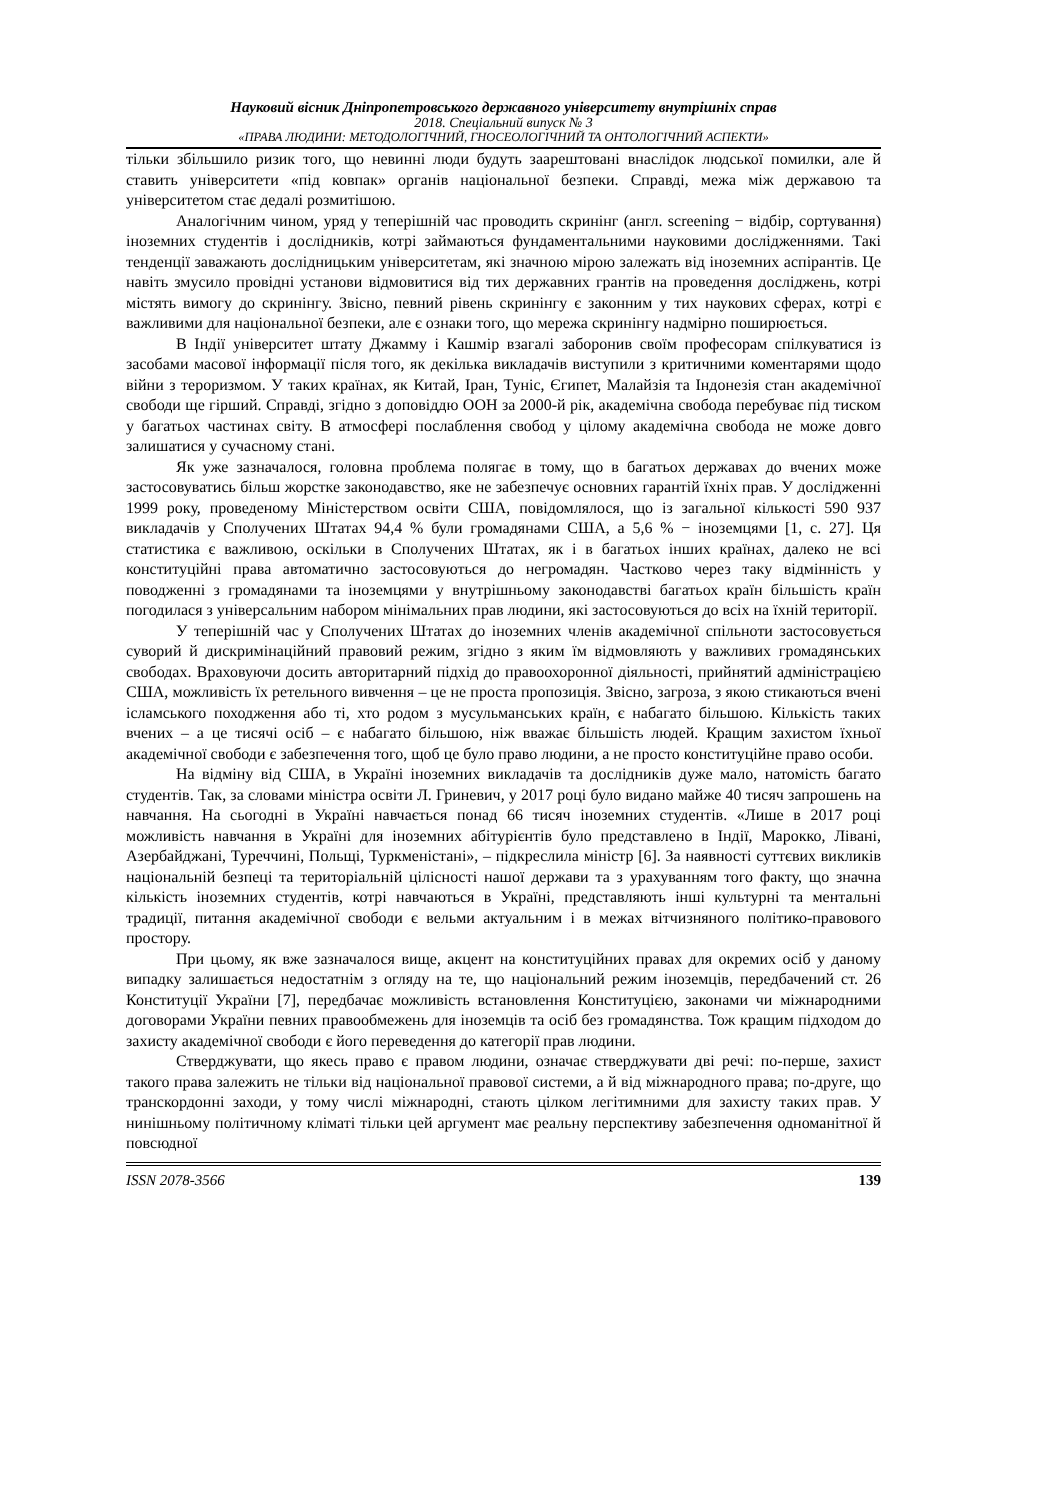Науковий вісник Дніпропетровського державного університету внутрішніх справ
2018. Спеціальний випуск № 3
«ПРАВА ЛЮДИНИ: МЕТОДОЛОГІЧНИЙ, ГНОСЕОЛОГІЧНИЙ ТА ОНТОЛОГІЧНИЙ АСПЕКТИ»
тільки збільшило ризик того, що невинні люди будуть заарештовані внаслідок людської помилки, але й ставить університети «під ковпак» органів національної безпеки. Справді, межа між державою та університетом стає дедалі розмитішою.
Аналогічним чином, уряд у теперішній час проводить скринінг (англ. screening − відбір, сортування) іноземних студентів і дослідників, котрі займаються фундаментальними науковими дослідженнями. Такі тенденції заважають дослідницьким університетам, які значною мірою залежать від іноземних аспірантів. Це навіть змусило провідні установи відмовитися від тих державних грантів на проведення досліджень, котрі містять вимогу до скринінгу. Звісно, певний рівень скринінгу є законним у тих наукових сферах, котрі є важливими для національної безпеки, але є ознаки того, що мережа скринінгу надмірно поширюється.
В Індії університет штату Джамму і Кашмір взагалі заборонив своїм професорам спілкуватися із засобами масової інформації після того, як декілька викладачів виступили з критичними коментарями щодо війни з тероризмом. У таких країнах, як Китай, Іран, Туніс, Єгипет, Малайзія та Індонезія стан академічної свободи ще гірший. Справді, згідно з доповіддю ООН за 2000-й рік, академічна свобода перебуває під тиском у багатьох частинах світу. В атмосфері послаблення свобод у цілому академічна свобода не може довго залишатися у сучасному стані.
Як уже зазначалося, головна проблема полягає в тому, що в багатьох державах до вчених може застосовуватись більш жорстке законодавство, яке не забезпечує основних гарантій їхніх прав. У дослідженні 1999 року, проведеному Міністерством освіти США, повідомлялося, що із загальної кількості 590 937 викладачів у Сполучених Штатах 94,4 % були громадянами США, а 5,6 % − іноземцями [1, с. 27]. Ця статистика є важливою, оскільки в Сполучених Штатах, як і в багатьох інших країнах, далеко не всі конституційні права автоматично застосовуються до негромадян. Частково через таку відмінність у поводженні з громадянами та іноземцями у внутрішньому законодавстві багатьох країн більшість країн погодилася з універсальним набором мінімальних прав людини, які застосовуються до всіх на їхній території.
У теперішній час у Сполучених Штатах до іноземних членів академічної спільноти застосовується суворий й дискримінаційний правовий режим, згідно з яким їм відмовляють у важливих громадянських свободах. Враховуючи досить авторитарний підхід до правоохоронної діяльності, прийнятий адміністрацією США, можливість їх ретельного вивчення – це не проста пропозиція. Звісно, загроза, з якою стикаються вчені ісламського походження або ті, хто родом з мусульманських країн, є набагато більшою. Кількість таких вчених – а це тисячі осіб – є набагато більшою, ніж вважає більшість людей. Кращим захистом їхньої академічної свободи є забезпечення того, щоб це було право людини, а не просто конституційне право особи.
На відміну від США, в Україні іноземних викладачів та дослідників дуже мало, натомість багато студентів. Так, за словами міністра освіти Л. Гриневич, у 2017 році було видано майже 40 тисяч запрошень на навчання. На сьогодні в Україні навчається понад 66 тисяч іноземних студентів. «Лише в 2017 році можливість навчання в Україні для іноземних абітурієнтів було представлено в Індії, Марокко, Лівані, Азербайджані, Туреччині, Польщі, Туркменістані», – підкреслила міністр [6]. За наявності суттєвих викликів національній безпеці та територіальній цілісності нашої держави та з урахуванням того факту, що значна кількість іноземних студентів, котрі навчаються в Україні, представляють інші культурні та ментальні традиції, питання академічної свободи є вельми актуальним і в межах вітчизняного політико-правового простору.
При цьому, як вже зазначалося вище, акцент на конституційних правах для окремих осіб у даному випадку залишається недостатнім з огляду на те, що національний режим іноземців, передбачений ст. 26 Конституції України [7], передбачає можливість встановлення Конституцією, законами чи міжнародними договорами України певних правообмежень для іноземців та осіб без громадянства. Тож кращим підходом до захисту академічної свободи є його переведення до категорії прав людини.
Стверджувати, що якесь право є правом людини, означає стверджувати дві речі: по-перше, захист такого права залежить не тільки від національної правової системи, а й від міжнародного права; по-друге, що транскордонні заходи, у тому числі міжнародні, стають цілком легітимними для захисту таких прав. У нинішньому політичному кліматі тільки цей аргумент має реальну перспективу забезпечення одноманітної й повсюдної
ISSN 2078-3566 139